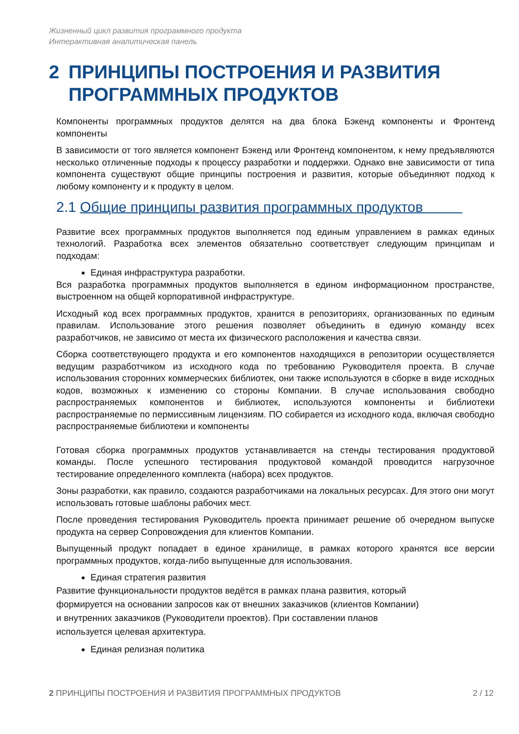Жизненный цикл развития программного продукта
Интерактивная аналитическая панель
2 ПРИНЦИПЫ ПОСТРОЕНИЯ И РАЗВИТИЯ ПРОГРАММНЫХ ПРОДУКТОВ
Компоненты программных продуктов делятся на два блока Бэкенд компоненты и Фронтенд компоненты
В зависимости от того является компонент Бэкенд или Фронтенд компонентом, к нему предъявляются несколько отличенные подходы к процессу разработки и поддержки. Однако вне зависимости от типа компонента существуют общие принципы построения и развития, которые объединяют подход к любому компоненту и к продукту в целом.
2.1 Общие принципы развития программных продуктов
Развитие всех программных продуктов выполняется под единым управлением в рамках единых технологий. Разработка всех элементов обязательно соответствует следующим принципам и подходам:
Единая инфраструктура разработки.
Вся разработка программных продуктов выполняется в едином информационном пространстве, выстроенном на общей корпоративной инфраструктуре.
Исходный код всех программных продуктов, хранится в репозиториях, организованных по единым правилам. Использование этого решения позволяет объединить в единую команду всех разработчиков, не зависимо от места их физического расположения и качества связи.
Сборка соответствующего продукта и его компонентов находящихся в репозитории осуществляется ведущим разработчиком из исходного кода по требованию Руководителя проекта. В случае использования сторонних коммерческих библиотек, они также используются в сборке в виде исходных кодов, возможных к изменению со стороны Компании. В случае использования свободно распространяемых компонентов и библиотек, используются компоненты и библиотеки распространяемые по пермиссивным лицензиям. ПО собирается из исходного кода, включая свободно распространяемые библиотеки и компоненты
Готовая сборка программных продуктов устанавливается на стенды тестирования продуктовой команды. После успешного тестирования продуктовой командой проводится нагрузочное тестирование определенного комплекта (набора) всех продуктов.
Зоны разработки, как правило, создаются разработчиками на локальных ресурсах. Для этого они могут использовать готовые шаблоны рабочих мест.
После проведения тестирования Руководитель проекта принимает решение об очередном выпуске продукта на сервер Сопровождения для клиентов Компании.
Выпущенный продукт попадает в единое хранилище, в рамках которого хранятся все версии программных продуктов, когда-либо выпущенные для использования.
Единая стратегия развития
Развитие функциональности продуктов ведётся в рамках плана развития, который
формируется на основании запросов как от внешних заказчиков (клиентов Компании)
и внутренних заказчиков (Руководители проектов). При составлении планов
используется целевая архитектура.
Единая релизная политика
2 ПРИНЦИПЫ ПОСТРОЕНИЯ И РАЗВИТИЯ ПРОГРАММНЫХ ПРОДУКТОВ 2 / 12